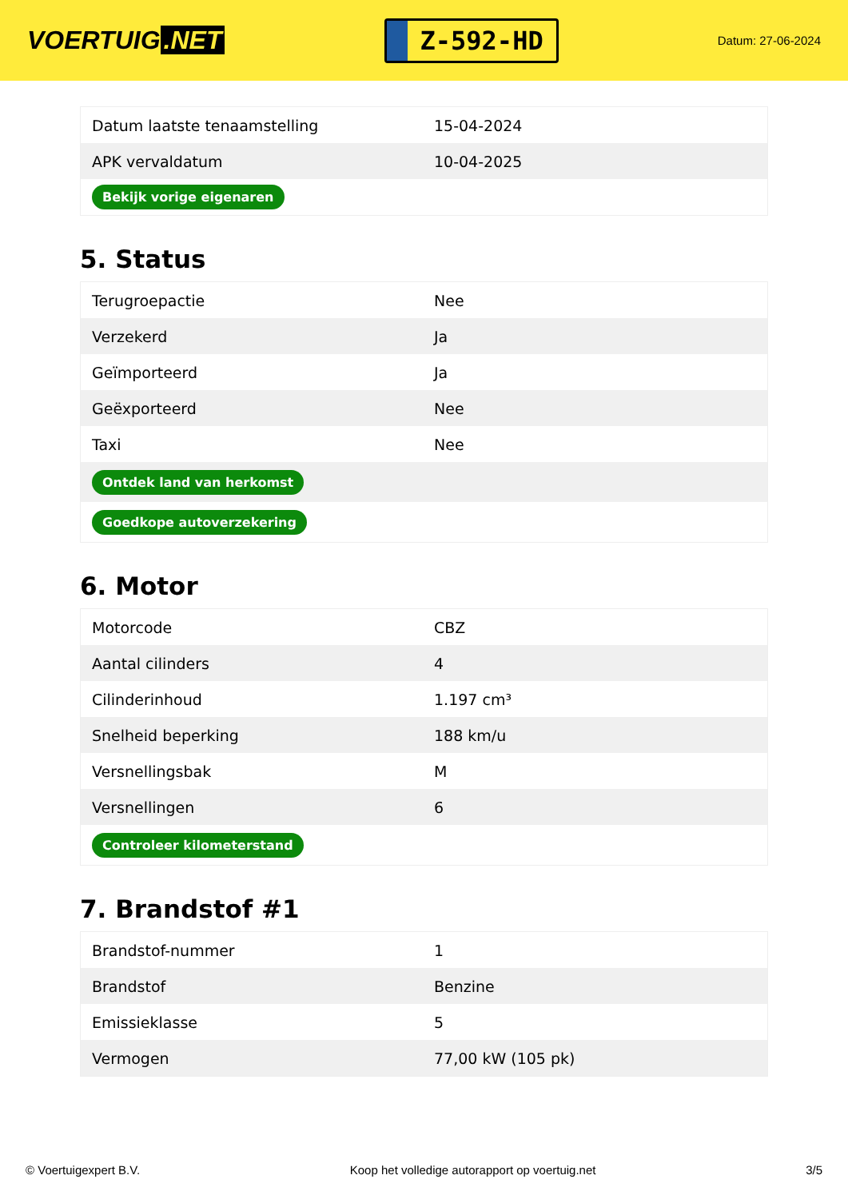VOERTUIG.NET
Z-592-HD
Datum: 27-06-2024
| Datum laatste tenaamstelling | 15-04-2024 |
| APK vervaldatum | 10-04-2025 |
| Bekijk vorige eigenaren | |
5. Status
| Terugroepactie | Nee |
| Verzekerd | Ja |
| Geïmporteerd | Ja |
| Geëxporteerd | Nee |
| Taxi | Nee |
| Ontdek land van herkomst | |
| Goedkope autoverzekering | |
6. Motor
| Motorcode | CBZ |
| Aantal cilinders | 4 |
| Cilinderinhoud | 1.197 cm³ |
| Snelheid beperking | 188 km/u |
| Versnellingsbak | M |
| Versnellingen | 6 |
| Controleer kilometerstand | |
7. Brandstof #1
| Brandstof-nummer | 1 |
| Brandstof | Benzine |
| Emissieklasse | 5 |
| Vermogen | 77,00 kW (105 pk) |
© Voertuigexpert B.V. Koop het volledige autorapport op voertuig.net 3/5